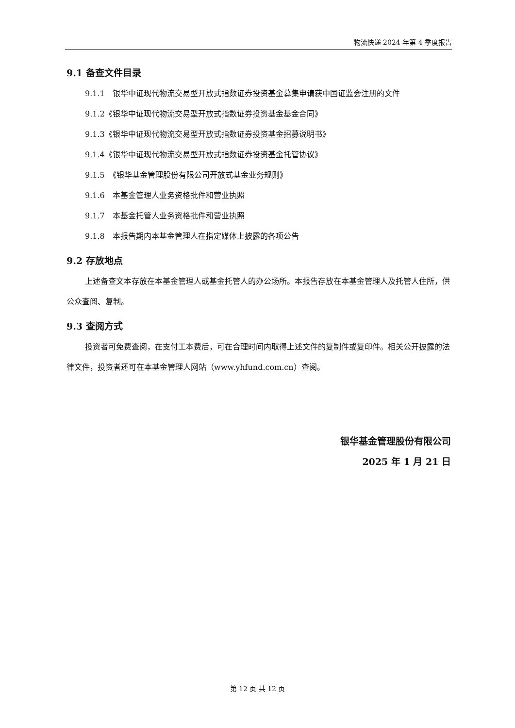物流快递 2024 年第 4 季度报告
9.1 备查文件目录
9.1.1　银华中证现代物流交易型开放式指数证券投资基金募集申请获中国证监会注册的文件
9.1.2《银华中证现代物流交易型开放式指数证券投资基金基金合同》
9.1.3《银华中证现代物流交易型开放式指数证券投资基金招募说明书》
9.1.4《银华中证现代物流交易型开放式指数证券投资基金托管协议》
9.1.5　《银华基金管理股份有限公司开放式基金业务规则》
9.1.6　本基金管理人业务资格批件和营业执照
9.1.7　本基金托管人业务资格批件和营业执照
9.1.8　本报告期内本基金管理人在指定媒体上披露的各项公告
9.2 存放地点
上述备查文本存放在本基金管理人或基金托管人的办公场所。本报告存放在本基金管理人及托管人住所，供公众查阅、复制。
9.3 查阅方式
投资者可免费查阅，在支付工本费后，可在合理时间内取得上述文件的复制件或复印件。相关公开披露的法律文件，投资者还可在本基金管理人网站（www.yhfund.com.cn）查阅。
银华基金管理股份有限公司
2025 年 1 月 21 日
第 12 页 共 12 页